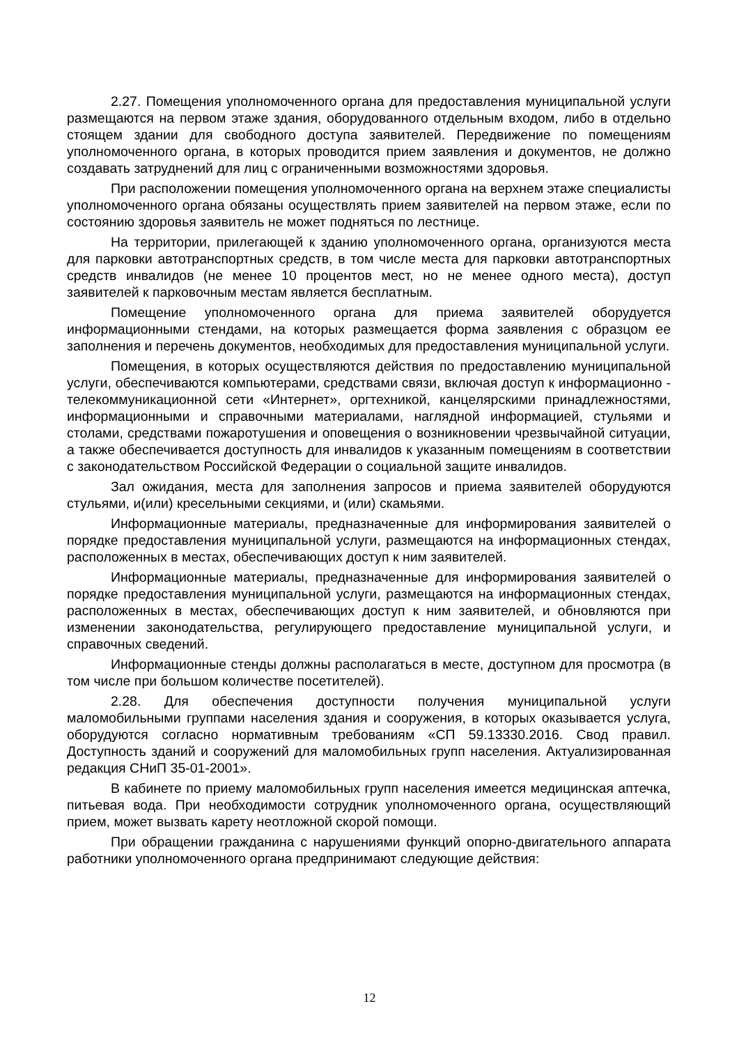2.27. Помещения уполномоченного органа для предоставления муниципальной услуги размещаются на первом этаже здания, оборудованного отдельным входом, либо в отдельно стоящем здании для свободного доступа заявителей. Передвижение по помещениям уполномоченного органа, в которых проводится прием заявления и документов, не должно создавать затруднений для лиц с ограниченными возможностями здоровья.
При расположении помещения уполномоченного органа на верхнем этаже специалисты уполномоченного органа обязаны осуществлять прием заявителей на первом этаже, если по состоянию здоровья заявитель не может подняться по лестнице.
На территории, прилегающей к зданию уполномоченного органа, организуются места для парковки автотранспортных средств, в том числе места для парковки автотранспортных средств инвалидов (не менее 10 процентов мест, но не менее одного места), доступ заявителей к парковочным местам является бесплатным.
Помещение уполномоченного органа для приема заявителей оборудуется информационными стендами, на которых размещается форма заявления с образцом ее заполнения и перечень документов, необходимых для предоставления муниципальной услуги.
Помещения, в которых осуществляются действия по предоставлению муниципальной услуги, обеспечиваются компьютерами, средствами связи, включая доступ к информационно - телекоммуникационной сети «Интернет», оргтехникой, канцелярскими принадлежностями, информационными и справочными материалами, наглядной информацией, стульями и столами, средствами пожаротушения и оповещения о возникновении чрезвычайной ситуации, а также обеспечивается доступность для инвалидов к указанным помещениям в соответствии с законодательством Российской Федерации о социальной защите инвалидов.
Зал ожидания, места для заполнения запросов и приема заявителей оборудуются стульями, и(или) кресельными секциями, и (или) скамьями.
Информационные материалы, предназначенные для информирования заявителей о порядке предоставления муниципальной услуги, размещаются на информационных стендах, расположенных в местах, обеспечивающих доступ к ним заявителей.
Информационные материалы, предназначенные для информирования заявителей о порядке предоставления муниципальной услуги, размещаются на информационных стендах, расположенных в местах, обеспечивающих доступ к ним заявителей, и обновляются при изменении законодательства, регулирующего предоставление муниципальной услуги, и справочных сведений.
Информационные стенды должны располагаться в месте, доступном для просмотра (в том числе при большом количестве посетителей).
2.28. Для обеспечения доступности получения муниципальной услуги маломобильными группами населения здания и сооружения, в которых оказывается услуга, оборудуются согласно нормативным требованиям «СП 59.13330.2016. Свод правил. Доступность зданий и сооружений для маломобильных групп населения. Актуализированная редакция СНиП 35-01-2001».
В кабинете по приему маломобильных групп населения имеется медицинская аптечка, питьевая вода. При необходимости сотрудник уполномоченного органа, осуществляющий прием, может вызвать карету неотложной скорой помощи.
При обращении гражданина с нарушениями функций опорно-двигательного аппарата работники уполномоченного органа предпринимают следующие действия:
12